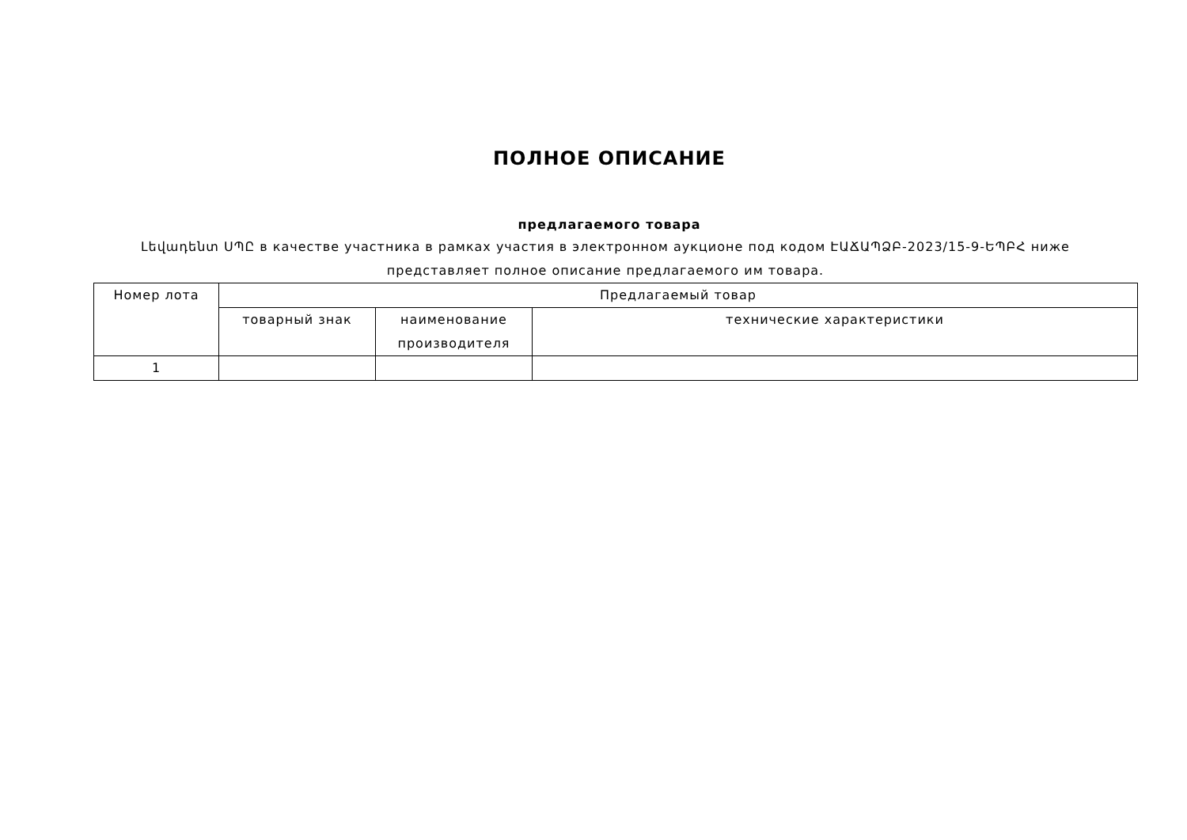ПОЛНОЕ ОПИСАНИЕ
предлагаемого товара
Լեվադենտ ՍՊԸ в качестве участника в рамках участия в электронном аукционе под кодом ԷԱՃԱՊՁԲ-2023/15-9-ԵՊԲՀ ниже представляет полное описание предлагаемого им товара.
| Номер лота | Предлагаемый товар | | |
| --- | --- | --- | --- |
| | товарный знак | наименование производителя | технические характеристики |
| 1 | | | |